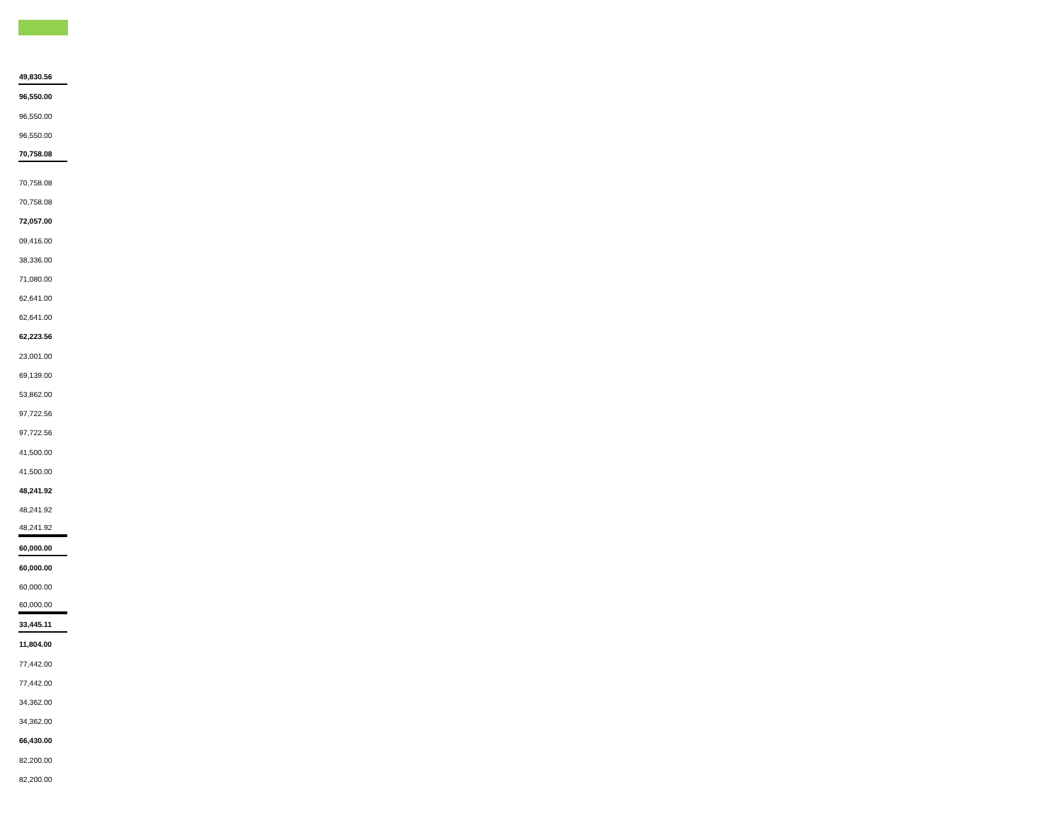| 49,830.56 |
| 96,550.00 |
| 96,550.00 |
| 96,550.00 |
| 70,758.08 |
| 70,758.08 |
| 70,758.08 |
| 72,057.00 |
| 09,416.00 |
| 38,336.00 |
| 71,080.00 |
| 62,641.00 |
| 62,641.00 |
| 62,223.56 |
| 23,001.00 |
| 69,139.00 |
| 53,862.00 |
| 97,722.56 |
| 97,722.56 |
| 41,500.00 |
| 41,500.00 |
| 48,241.92 |
| 48,241.92 |
| 48,241.92 |
| 60,000.00 |
| 60,000.00 |
| 60,000.00 |
| 60,000.00 |
| 33,445.11 |
| 11,804.00 |
| 77,442.00 |
| 77,442.00 |
| 34,362.00 |
| 34,362.00 |
| 66,430.00 |
| 82,200.00 |
| 82,200.00 |